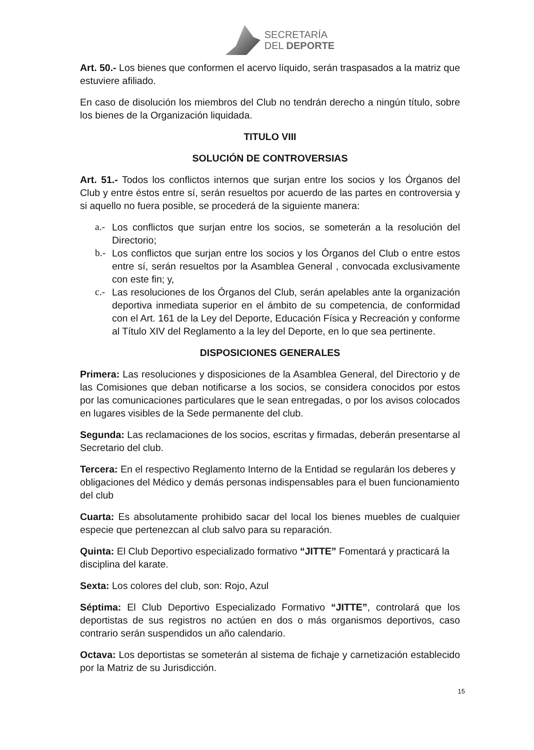SECRETARÍA
DEL DEPORTE
Art. 50.- Los bienes que conformen el acervo líquido, serán traspasados a la matriz que estuviere afiliado.
En caso de disolución los miembros del Club no tendrán derecho a ningún título, sobre los bienes de la Organización liquidada.
TITULO VIII
SOLUCIÓN DE CONTROVERSIAS
Art. 51.- Todos los conflictos internos que surjan entre los socios y los Órganos del Club y entre éstos entre sí, serán resueltos por acuerdo de las partes en controversia y si aquello no fuera posible, se procederá de la siguiente manera:
a.- Los conflictos que surjan entre los socios, se someterán a la resolución del Directorio;
b.- Los conflictos que surjan entre los socios y los Órganos del Club o entre estos entre sí, serán resueltos por la Asamblea General , convocada exclusivamente con este fin; y,
c.- Las resoluciones de los Órganos del Club, serán apelables ante la organización deportiva inmediata superior en el ámbito de su competencia, de conformidad con el Art. 161 de la Ley del Deporte, Educación Física y Recreación y conforme al Título XIV del Reglamento a la ley del Deporte, en lo que sea pertinente.
DISPOSICIONES GENERALES
Primera: Las resoluciones y disposiciones de la Asamblea General, del Directorio y de las Comisiones que deban notificarse a los socios, se considera conocidos por estos por las comunicaciones particulares que le sean entregadas, o por los avisos colocados en lugares visibles de la Sede permanente del club.
Segunda: Las reclamaciones de los socios, escritas y firmadas, deberán presentarse al Secretario del club.
Tercera: En el respectivo Reglamento Interno de la Entidad se regularán los deberes y obligaciones del Médico y demás personas indispensables para el buen funcionamiento del club
Cuarta: Es absolutamente prohibido sacar del local los bienes muebles de cualquier especie que pertenezcan al club salvo para su reparación.
Quinta: El Club Deportivo especializado formativo “JITTE” Fomentará y practicará la disciplina del karate.
Sexta: Los colores del club, son: Rojo, Azul
Séptima: El Club Deportivo Especializado Formativo “JITTE”, controlará que los deportistas de sus registros no actúen en dos o más organismos deportivos, caso contrario serán suspendidos un año calendario.
Octava: Los deportistas se someterán al sistema de fichaje y carnetización establecido por la Matriz de su Jurisdicción.
15